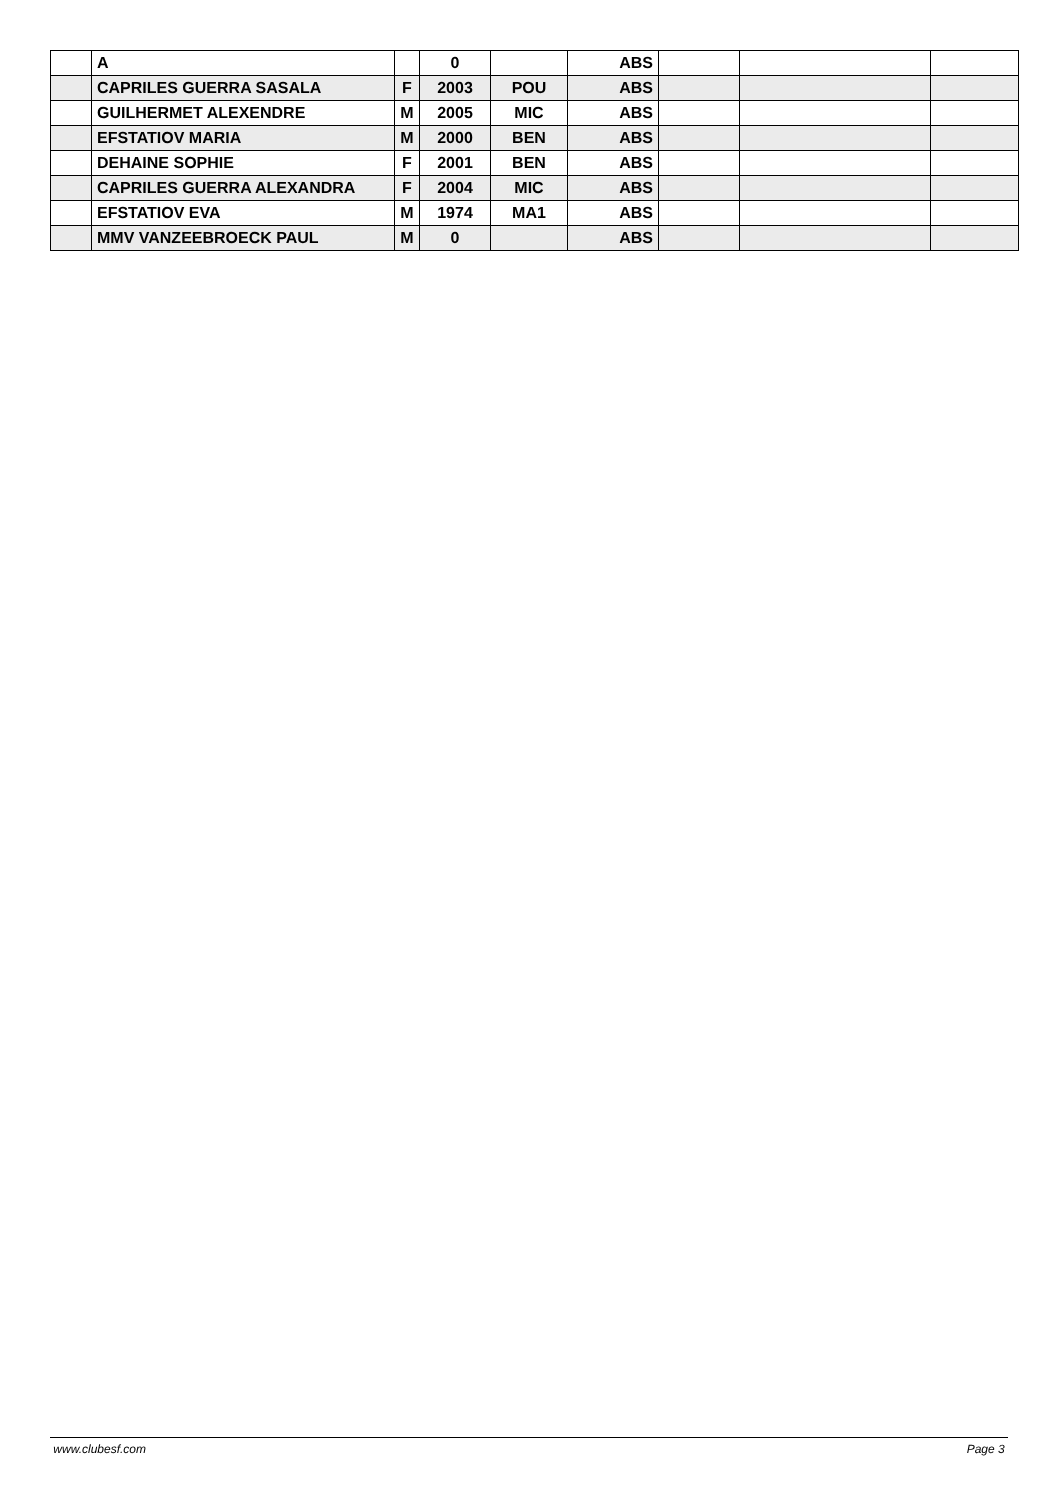| | A | | 0 | | ABS | | | |
| | CAPRILES GUERRA SASALA | F | 2003 | POU | ABS | | | |
| | GUILHERMET ALEXENDRE | M | 2005 | MIC | ABS | | | |
| | EFSTATIOV MARIA | M | 2000 | BEN | ABS | | | |
| | DEHAINE SOPHIE | F | 2001 | BEN | ABS | | | |
| | CAPRILES GUERRA ALEXANDRA | F | 2004 | MIC | ABS | | | |
| | EFSTATIOV EVA | M | 1974 | MA1 | ABS | | | |
| | MMV VANZEEBROECK PAUL | M | 0 | | ABS | | | |
www.clubesf.com Page 3